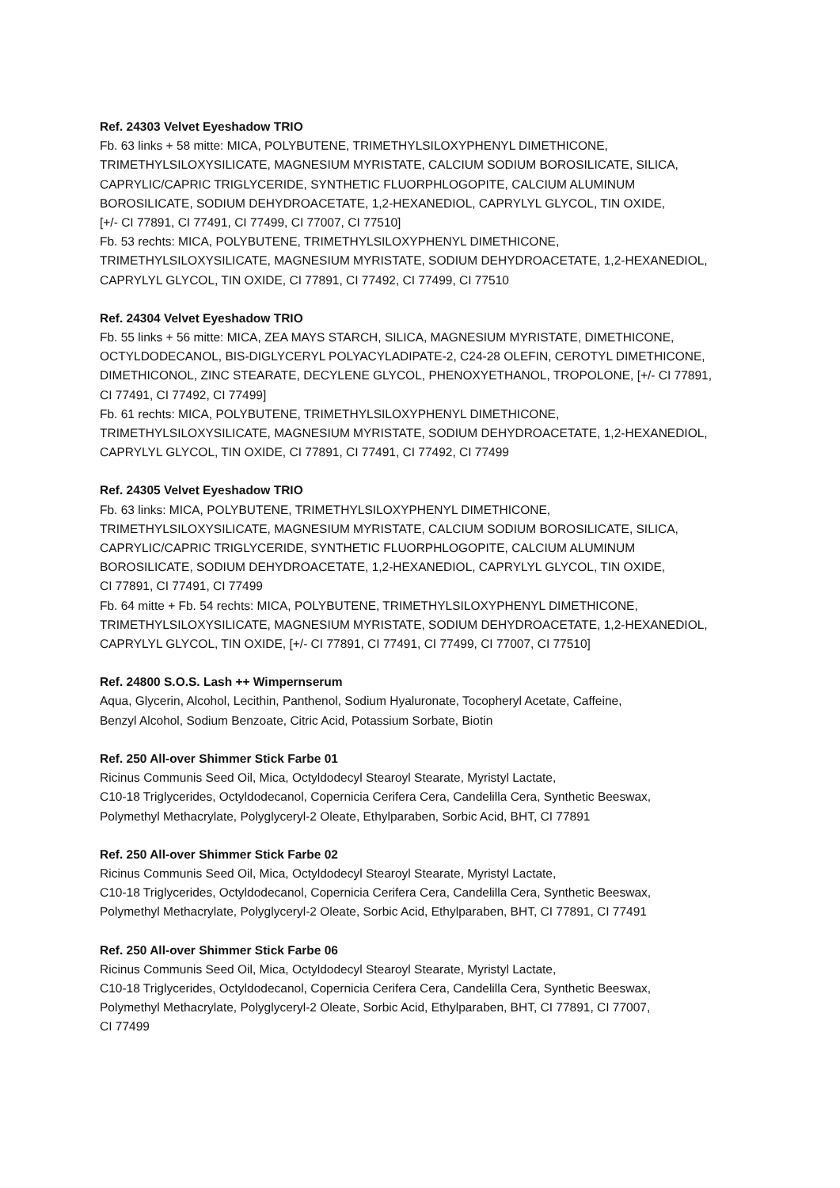Ref. 24303 Velvet Eyeshadow TRIO
Fb. 63 links + 58 mitte: MICA, POLYBUTENE, TRIMETHYLSILOXYPHENYL DIMETHICONE,
TRIMETHYLSILOXYSILICATE, MAGNESIUM MYRISTATE, CALCIUM SODIUM BOROSILICATE, SILICA,
CAPRYLIC/CAPRIC TRIGLYCERIDE, SYNTHETIC FLUORPHLOGOPITE, CALCIUM ALUMINUM
BOROSILICATE, SODIUM DEHYDROACETATE, 1,2-HEXANEDIOL, CAPRYLYL GLYCOL, TIN OXIDE,
[+/- CI 77891, CI 77491, CI 77499, CI 77007, CI 77510]
Fb. 53 rechts: MICA, POLYBUTENE, TRIMETHYLSILOXYPHENYL DIMETHICONE,
TRIMETHYLSILOXYSILICATE, MAGNESIUM MYRISTATE, SODIUM DEHYDROACETATE, 1,2-HEXANEDIOL,
CAPRYLYL GLYCOL, TIN OXIDE, CI 77891, CI 77492, CI 77499, CI 77510
Ref. 24304 Velvet Eyeshadow TRIO
Fb. 55 links + 56 mitte: MICA, ZEA MAYS STARCH, SILICA, MAGNESIUM MYRISTATE, DIMETHICONE,
OCTYLDODECANOL, BIS-DIGLYCERYL POLYACYLADIPATE-2, C24-28 OLEFIN, CEROTYL DIMETHICONE,
DIMETHICONOL, ZINC STEARATE, DECYLENE GLYCOL, PHENOXYETHANOL, TROPOLONE, [+/- CI 77891,
CI 77491, CI 77492, CI 77499]
Fb. 61 rechts: MICA, POLYBUTENE, TRIMETHYLSILOXYPHENYL DIMETHICONE,
TRIMETHYLSILOXYSILICATE, MAGNESIUM MYRISTATE, SODIUM DEHYDROACETATE, 1,2-HEXANEDIOL,
CAPRYLYL GLYCOL, TIN OXIDE, CI 77891, CI 77491, CI 77492, CI 77499
Ref. 24305 Velvet Eyeshadow TRIO
Fb. 63 links: MICA, POLYBUTENE, TRIMETHYLSILOXYPHENYL DIMETHICONE,
TRIMETHYLSILOXYSILICATE, MAGNESIUM MYRISTATE, CALCIUM SODIUM BOROSILICATE, SILICA,
CAPRYLIC/CAPRIC TRIGLYCERIDE, SYNTHETIC FLUORPHLOGOPITE, CALCIUM ALUMINUM
BOROSILICATE, SODIUM DEHYDROACETATE, 1,2-HEXANEDIOL, CAPRYLYL GLYCOL, TIN OXIDE,
CI 77891, CI 77491, CI 77499
Fb. 64 mitte + Fb. 54 rechts: MICA, POLYBUTENE, TRIMETHYLSILOXYPHENYL DIMETHICONE,
TRIMETHYLSILOXYSILICATE, MAGNESIUM MYRISTATE, SODIUM DEHYDROACETATE, 1,2-HEXANEDIOL,
CAPRYLYL GLYCOL, TIN OXIDE, [+/- CI 77891, CI 77491, CI 77499, CI 77007, CI 77510]
Ref. 24800 S.O.S. Lash ++ Wimpernserum
Aqua, Glycerin, Alcohol, Lecithin, Panthenol, Sodium Hyaluronate, Tocopheryl Acetate, Caffeine,
Benzyl Alcohol, Sodium Benzoate, Citric Acid, Potassium Sorbate, Biotin
Ref. 250 All-over Shimmer Stick Farbe 01
Ricinus Communis Seed Oil, Mica, Octyldodecyl Stearoyl Stearate, Myristyl Lactate,
C10-18 Triglycerides, Octyldodecanol, Copernicia Cerifera Cera, Candelilla Cera, Synthetic Beeswax,
Polymethyl Methacrylate, Polyglyceryl-2 Oleate, Ethylparaben, Sorbic Acid, BHT, CI 77891
Ref. 250 All-over Shimmer Stick Farbe 02
Ricinus Communis Seed Oil, Mica, Octyldodecyl Stearoyl Stearate, Myristyl Lactate,
C10-18 Triglycerides, Octyldodecanol, Copernicia Cerifera Cera, Candelilla Cera, Synthetic Beeswax,
Polymethyl Methacrylate, Polyglyceryl-2 Oleate, Sorbic Acid, Ethylparaben, BHT, CI 77891, CI 77491
Ref. 250 All-over Shimmer Stick Farbe 06
Ricinus Communis Seed Oil, Mica, Octyldodecyl Stearoyl Stearate, Myristyl Lactate,
C10-18 Triglycerides, Octyldodecanol, Copernicia Cerifera Cera, Candelilla Cera, Synthetic Beeswax,
Polymethyl Methacrylate, Polyglyceryl-2 Oleate, Sorbic Acid, Ethylparaben, BHT, CI 77891, CI 77007,
CI 77499